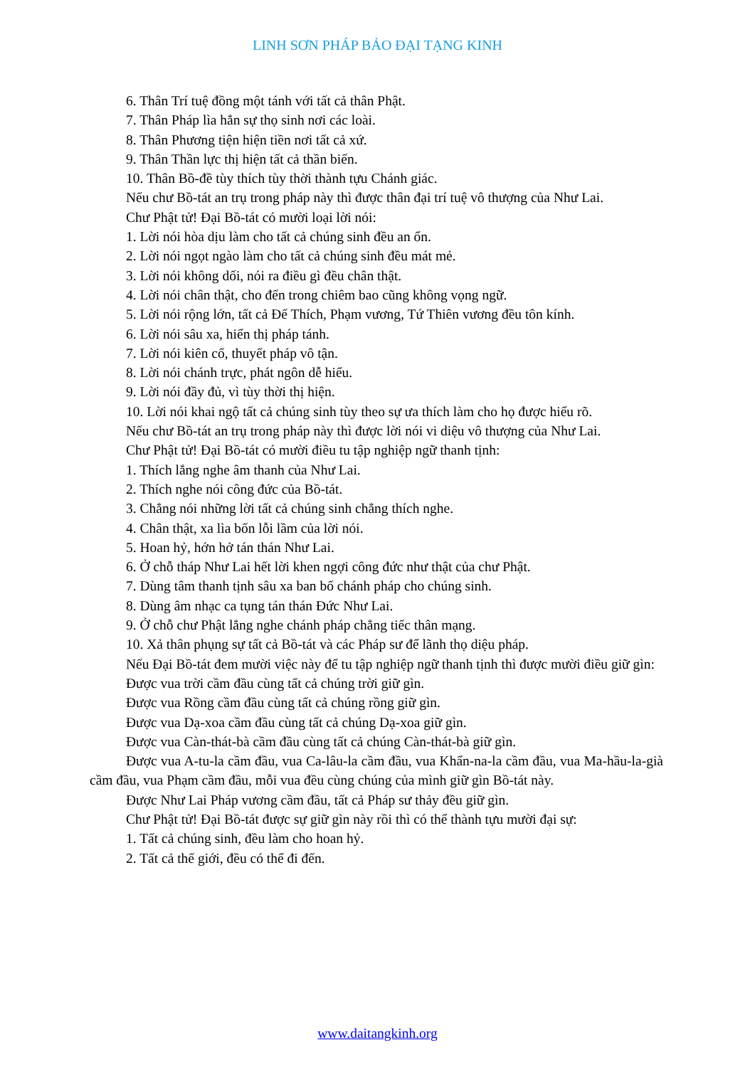LINH SƠN PHÁP BẢO ĐẠI TẠNG KINH
6. Thân Trí tuệ đồng một tánh với tất cả thân Phật.
7. Thân Pháp lìa hẳn sự thọ sinh nơi các loài.
8. Thân Phương tiện hiện tiền nơi tất cả xứ.
9. Thân Thần lực thị hiện tất cả thần biến.
10. Thân Bồ-đề tùy thích tùy thời thành tựu Chánh giác.
Nếu chư Bồ-tát an trụ trong pháp này thì được thân đại trí tuệ vô thượng của Như Lai.
Chư Phật tử! Đại Bồ-tát có mười loại lời nói:
1. Lời nói hòa dịu làm cho tất cả chúng sinh đều an ổn.
2. Lời nói ngọt ngào làm cho tất cả chúng sinh đều mát mẻ.
3. Lời nói không dối, nói ra điều gì đều chân thật.
4. Lời nói chân thật, cho đến trong chiêm bao cũng không vọng ngữ.
5. Lời nói rộng lớn, tất cả Đế Thích, Phạm vương, Tứ Thiên vương đều tôn kính.
6. Lời nói sâu xa, hiển thị pháp tánh.
7. Lời nói kiên cố, thuyết pháp vô tận.
8. Lời nói chánh trực, phát ngôn dễ hiểu.
9. Lời nói đầy đủ, vì tùy thời thị hiện.
10. Lời nói khai ngộ tất cả chúng sinh tùy theo sự ưa thích làm cho họ được hiểu rõ.
Nếu chư Bồ-tát an trụ trong pháp này thì được lời nói vi diệu vô thượng của Như Lai.
Chư Phật tử! Đại Bồ-tát có mười điều tu tập nghiệp ngữ thanh tịnh:
1. Thích lắng nghe âm thanh của Như Lai.
2. Thích nghe nói công đức của Bồ-tát.
3. Chẳng nói những lời tất cả chúng sinh chẳng thích nghe.
4. Chân thật, xa lìa bốn lỗi lầm của lời nói.
5. Hoan hỷ, hớn hở tán thán Như Lai.
6. Ở chỗ tháp Như Lai hết lời khen ngợi công đức như thật của chư Phật.
7. Dùng tâm thanh tịnh sâu xa ban bố chánh pháp cho chúng sinh.
8. Dùng âm nhạc ca tụng tán thán Đức Như Lai.
9. Ở chỗ chư Phật lắng nghe chánh pháp chẳng tiếc thân mạng.
10. Xả thân phụng sự tất cả Bồ-tát và các Pháp sư để lãnh thọ diệu pháp.
Nếu Đại Bồ-tát đem mười việc này để tu tập nghiệp ngữ thanh tịnh thì được mười điều giữ gìn:
Được vua trời cầm đầu cùng tất cả chúng trời giữ gìn.
Được vua Rồng cầm đầu cùng tất cả chúng rồng giữ gìn.
Được vua Dạ-xoa cầm đầu cùng tất cả chúng Dạ-xoa giữ gìn.
Được vua Càn-thát-bà cầm đầu cùng tất cả chúng Càn-thát-bà giữ gìn.
Được vua A-tu-la cầm đầu, vua Ca-lâu-la cầm đầu, vua Khẩn-na-la cầm đầu, vua Ma-hầu-la-già cầm đầu, vua Phạm cầm đầu, mỗi vua đều cùng chúng của mình giữ gìn Bồ-tát này.
Được Như Lai Pháp vương cầm đầu, tất cả Pháp sư thảy đều giữ gìn.
Chư Phật tử! Đại Bồ-tát được sự giữ gìn này rồi thì có thể thành tựu mười đại sự:
1. Tất cả chúng sinh, đều làm cho hoan hỷ.
2. Tất cả thế giới, đều có thể đi đến.
www.daitangkinh.org